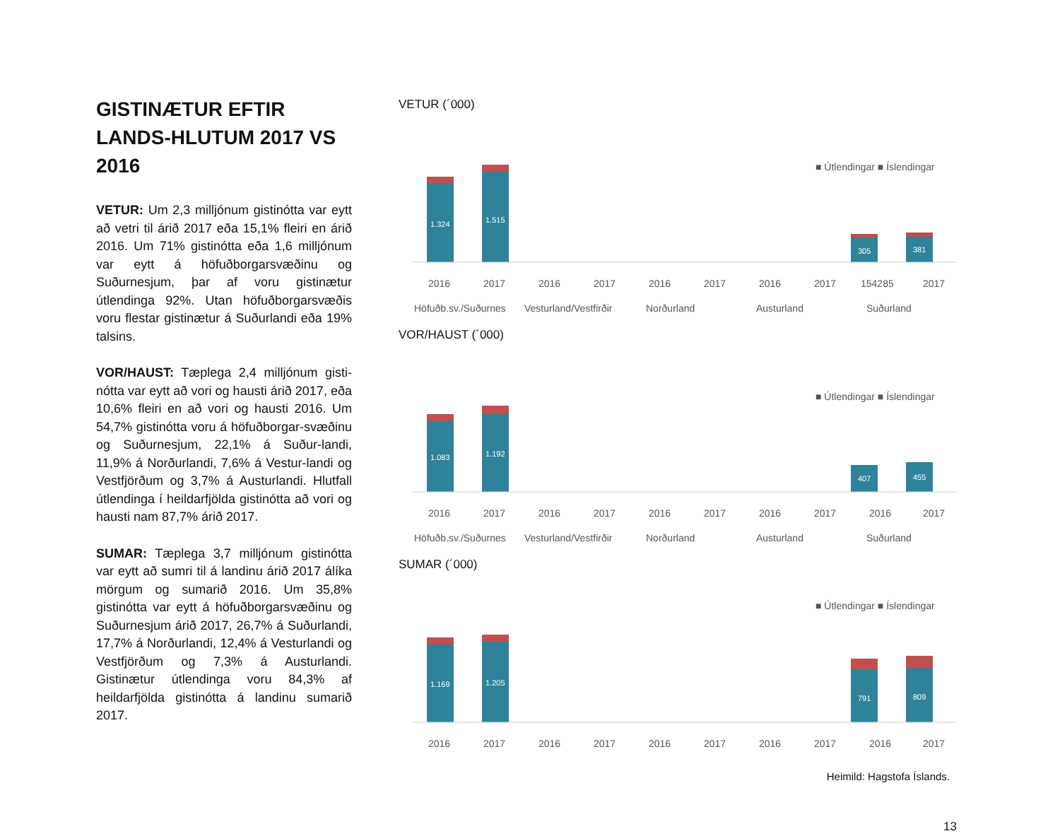GISTINÆTUR EFTIR LANDS-HLUTUM 2017 VS 2016
VETUR: Um 2,3 milljónum gistinótta var eytt að vetri til árið 2017 eða 15,1% fleiri en árið 2016. Um 71% gistinótta eða 1,6 milljónum var eytt á höfuðborgarsvæðinu og Suðurnesjum, þar af voru gistinætur útlendinga 92%. Utan höfuðborgarsvæðis voru flestar gistinætur á Suðurlandi eða 19% talsins.
VOR/HAUST: Tæplega 2,4 milljónum gisti-nótta var eytt að vori og hausti árið 2017, eða 10,6% fleiri en að vori og hausti 2016. Um 54,7% gistinótta voru á höfuðborgar-svæðinu og Suðurnesjum, 22,1% á Suður-landi, 11,9% á Norðurlandi, 7,6% á Vestur-landi og Vestfjörðum og 3,7% á Austurlandi. Hlutfall útlendinga í heildarfjölda gistinótta að vori og hausti nam 87,7% árið 2017.
SUMAR: Tæplega 3,7 milljónum gistinótta var eytt að sumri til á landinu árið 2017 álíka mörgum og sumarið 2016. Um 35,8% gistinótta var eytt á höfuðborgarsvæðinu og Suðurnesjum árið 2017, 26,7% á Suðurlandi, 17,7% á Norðurlandi, 12,4% á Vesturlandi og Vestfjörðum og 7,3% á Austurlandi. Gistinætur útlendinga voru 84,3% af heildarfjölda gistinótta á landinu sumarið 2017.
VETUR (´000)
■ Útlendingar ■ Íslendingar
1.324
1.515
305
381
2016
2017
2016
2017
2016
2017
2016
2017
154285
2017
Höfuðb.sv./Suðurnes
Vesturland/Vestfirðir
Norðurland
Austurland
Suðurland
VOR/HAUST (´000)
■ Útlendingar ■ Íslendingar
1.083
1.192
407
455
2016
2017
2016
2017
2016
2017
2016
2017
2016
2017
Höfuðb.sv./Suðurnes
Vesturland/Vestfirðir
Norðurland
Austurland
Suðurland
SUMAR (´000)
■ Útlendingar ■ Íslendingar
1.169
1.205
791
809
2016
2017
2016
2017
2016
2017
2016
2017
2016
2017
Heimild: Hagstofa Íslands.
13